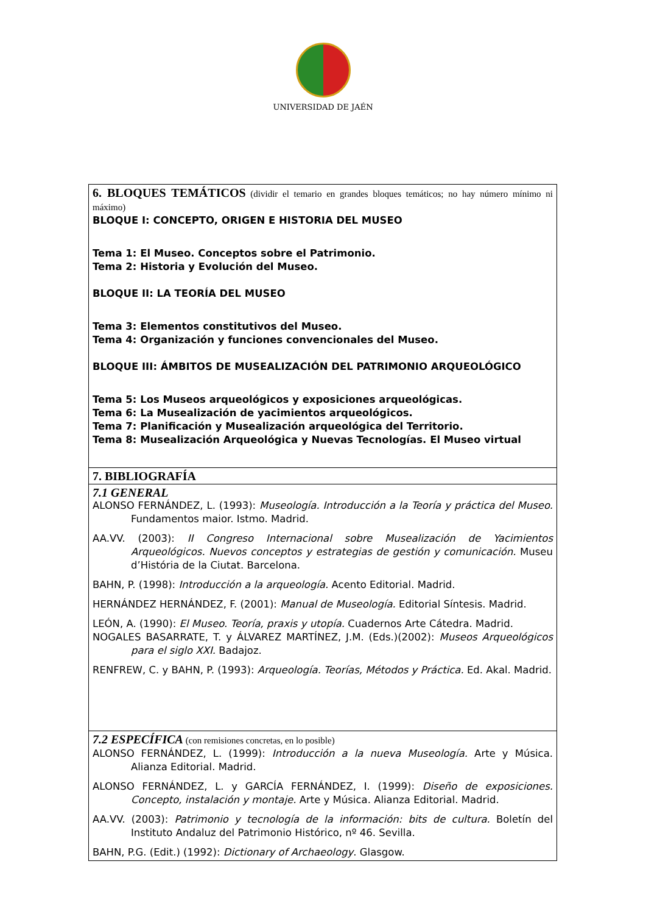UNIVERSIDAD DE JAÉN
| 6. BLOQUES TEMÁTICOS (dividir el temario en grandes bloques temáticos; no hay número mínimo ni máximo) BLOQUE I: CONCEPTO, ORIGEN E HISTORIA DEL MUSEO Tema 1: El Museo. Conceptos sobre el Patrimonio. Tema 2: Historia y Evolución del Museo. BLOQUE II: LA TEORÍA DEL MUSEO Tema 3: Elementos constitutivos del Museo. Tema 4: Organización y funciones convencionales del Museo. BLOQUE III: ÁMBITOS DE MUSEALIZACIÓN DEL PATRIMONIO ARQUEOLÓGICO Tema 5: Los Museos arqueológicos y exposiciones arqueológicas. Tema 6: La Musealización de yacimientos arqueológicos. Tema 7: Planificación y Musealización arqueológica del Territorio. Tema 8: Musealización Arqueológica y Nuevas Tecnologías. El Museo virtual |
| 7. BIBLIOGRAFÍA |
| 7.1 GENERAL ALONSO FERNÁNDEZ, L. (1993): Museología. Introducción a la Teoría y práctica del Museo. Fundamentos maior. Istmo. Madrid. AA.VV. (2003): II Congreso Internacional sobre Musealización de Yacimientos Arqueológicos. Nuevos conceptos y estrategias de gestión y comunicación. Museu d’História de la Ciutat. Barcelona. BAHN, P. (1998): Introducción a la arqueología. Acento Editorial. Madrid. HERNÁNDEZ HERNÁNDEZ, F. (2001): Manual de Museología. Editorial Síntesis. Madrid. LEÓN, A. (1990): El Museo. Teoría, praxis y utopía. Cuadernos Arte Cátedra. Madrid. NOGALES BASARRATE, T. y ÁLVAREZ MARTÍNEZ, J.M. (Eds.)(2002): Museos Arqueológicos para el siglo XXI. Badajoz. RENFREW, C. y BAHN, P. (1993): Arqueología. Teorías, Métodos y Práctica. Ed. Akal. Madrid. |
| 7.2 ESPECÍFICA (con remisiones concretas, en lo posible) ALONSO FERNÁNDEZ, L. (1999): Introducción a la nueva Museología. Arte y Música. Alianza Editorial. Madrid. ALONSO FERNÁNDEZ, L. y GARCÍA FERNÁNDEZ, I. (1999): Diseño de exposiciones. Concepto, instalación y montaje. Arte y Música. Alianza Editorial. Madrid. AA.VV. (2003): Patrimonio y tecnología de la información: bits de cultura. Boletín del Instituto Andaluz del Patrimonio Histórico, nº 46. Sevilla. BAHN, P.G. (Edit.) (1992): Dictionary of Archaeology . Glasgow. |